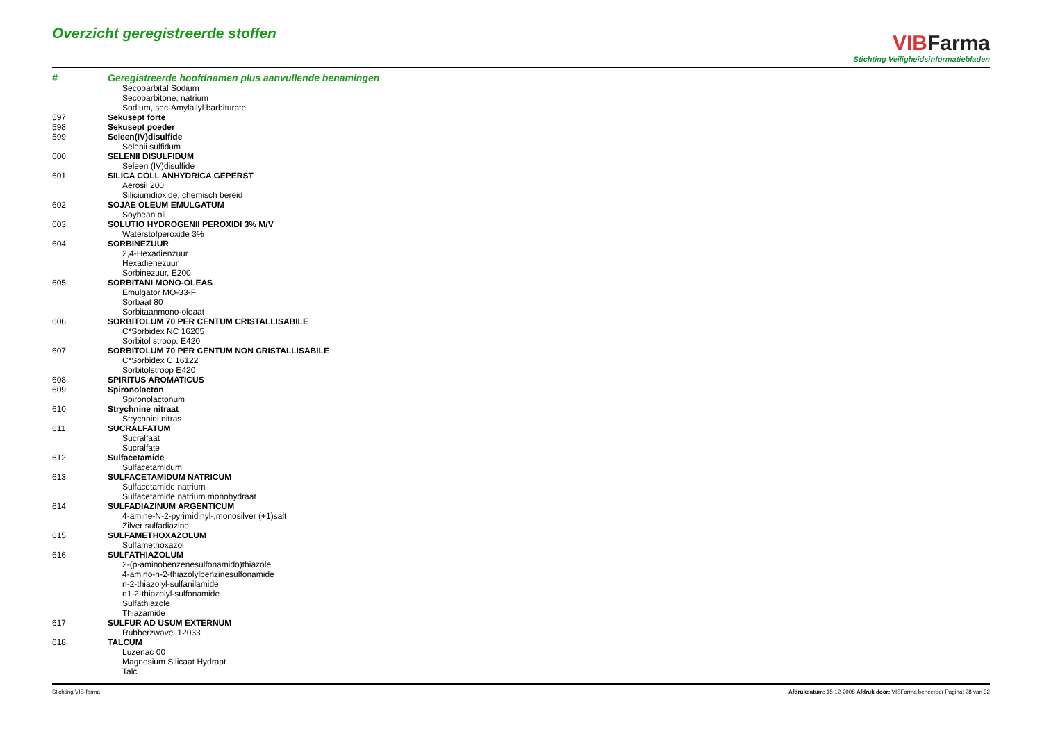Overzicht geregistreerde stoffen
VIB Farma
Stichting Veiligheidsinformatiebladen
| # | Geregistreerde hoofdnamen plus aanvullende benamingen |
| --- | --- |
| | Secobarbital Sodium |
| | Secobarbitone, natrium |
| | Sodium, sec-Amylallyl barbiturate |
| 597 | Sekusept forte |
| 598 | Sekusept poeder |
| 599 | Seleen(IV)disulfide |
| | Selenii sulfidum |
| 600 | SELENII DISULFIDUM |
| | Seleen (IV)disulfide |
| 601 | SILICA COLL ANHYDRICA GEPERST |
| | Aerosil 200 |
| | Siliciumdioxide, chemisch bereid |
| 602 | SOJAE OLEUM EMULGATUM |
| | Soybean oil |
| 603 | SOLUTIO HYDROGENII PEROXIDI 3% M/V |
| | Waterstofperoxide 3% |
| 604 | SORBINEZUUR |
| | 2,4-Hexadienzuur |
| | Hexadienezuur |
| | Sorbinezuur, E200 |
| 605 | SORBITANI MONO-OLEAS |
| | Emulgator MO-33-F |
| | Sorbaat 80 |
| | Sorbitaanmono-oleaat |
| 606 | SORBITOLUM 70 PER CENTUM CRISTALLISABILE |
| | C*Sorbidex NC 16205 |
| | Sorbitol stroop. E420 |
| 607 | SORBITOLUM 70 PER CENTUM NON CRISTALLISABILE |
| | C*Sorbidex C 16122 |
| | Sorbitolstroop E420 |
| 608 | SPIRITUS AROMATICUS |
| 609 | Spironolacton |
| | Spironolactonum |
| 610 | Strychnine nitraat |
| | Strychnini nitras |
| 611 | SUCRALFATUM |
| | Sucralfaat |
| | Sucralfate |
| 612 | Sulfacetamide |
| | Sulfacetamidum |
| 613 | SULFACETAMIDUM NATRICUM |
| | Sulfacetamide natrium |
| | Sulfacetamide natrium monohydraat |
| 614 | SULFADIAZINUM ARGENTICUM |
| | 4-amine-N-2-pyrimidinyl-,monosilver (+1)salt |
| | Zilver sulfadiazine |
| 615 | SULFAMETHOXAZOLUM |
| | Sulfamethoxazol |
| 616 | SULFATHIAZOLUM |
| | 2-(p-aminobenzenesulfonamido)thiazole |
| | 4-amino-n-2-thiazolylbenzinesulfonamide |
| | n-2-thiazolyl-sulfanilamide |
| | n1-2-thiazolyl-sulfonamide |
| | Sulfathiazole |
| | Thiazamide |
| 617 | SULFUR AD USUM EXTERNUM |
| | Rubberzwavel 12033 |
| 618 | TALCUM |
| | Luzenac 00 |
| | Magnesium Silicaat Hydraat |
| | Talc |
Stichting VIB-farma Afdrukdatum: 15-12-2008 Afdruk door: VIBFarma beheerder Pagina: 28 van 32